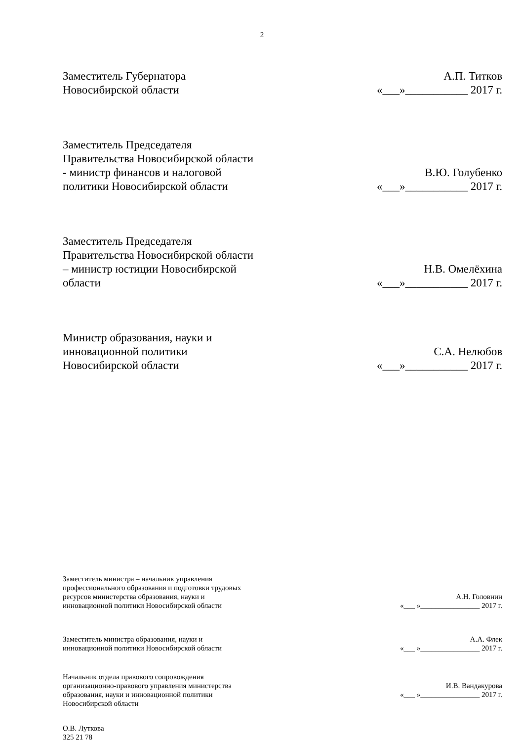2
Заместитель Губернатора
Новосибирской области
А.П. Титков
«___»___________ 2017 г.
Заместитель Председателя
Правительства Новосибирской области
- министр финансов и налоговой
политики Новосибирской области
В.Ю. Голубенко
«___»___________ 2017 г.
Заместитель Председателя
Правительства Новосибирской области
– министр юстиции Новосибирской
области
Н.В. Омелёхина
«___»___________ 2017 г.
Министр образования, науки и
инновационной политики
Новосибирской области
С.А. Нелюбов
«___»___________ 2017 г.
Заместитель министра – начальник управления
профессионального образования и подготовки трудовых
ресурсов министерства образования, науки и
инновационной политики Новосибирской области
А.Н. Головнин
«___ »________________ 2017 г.
Заместитель министра образования, науки и
инновационной политики Новосибирской области
А.А. Флек
«___ »________________ 2017 г.
Начальник отдела правового сопровождения
организационно-правового управления министерства
образования, науки и инновационной политики
Новосибирской области
И.В. Вандакурова
«___ »________________ 2017 г.
О.В. Лутковa
325 21 78